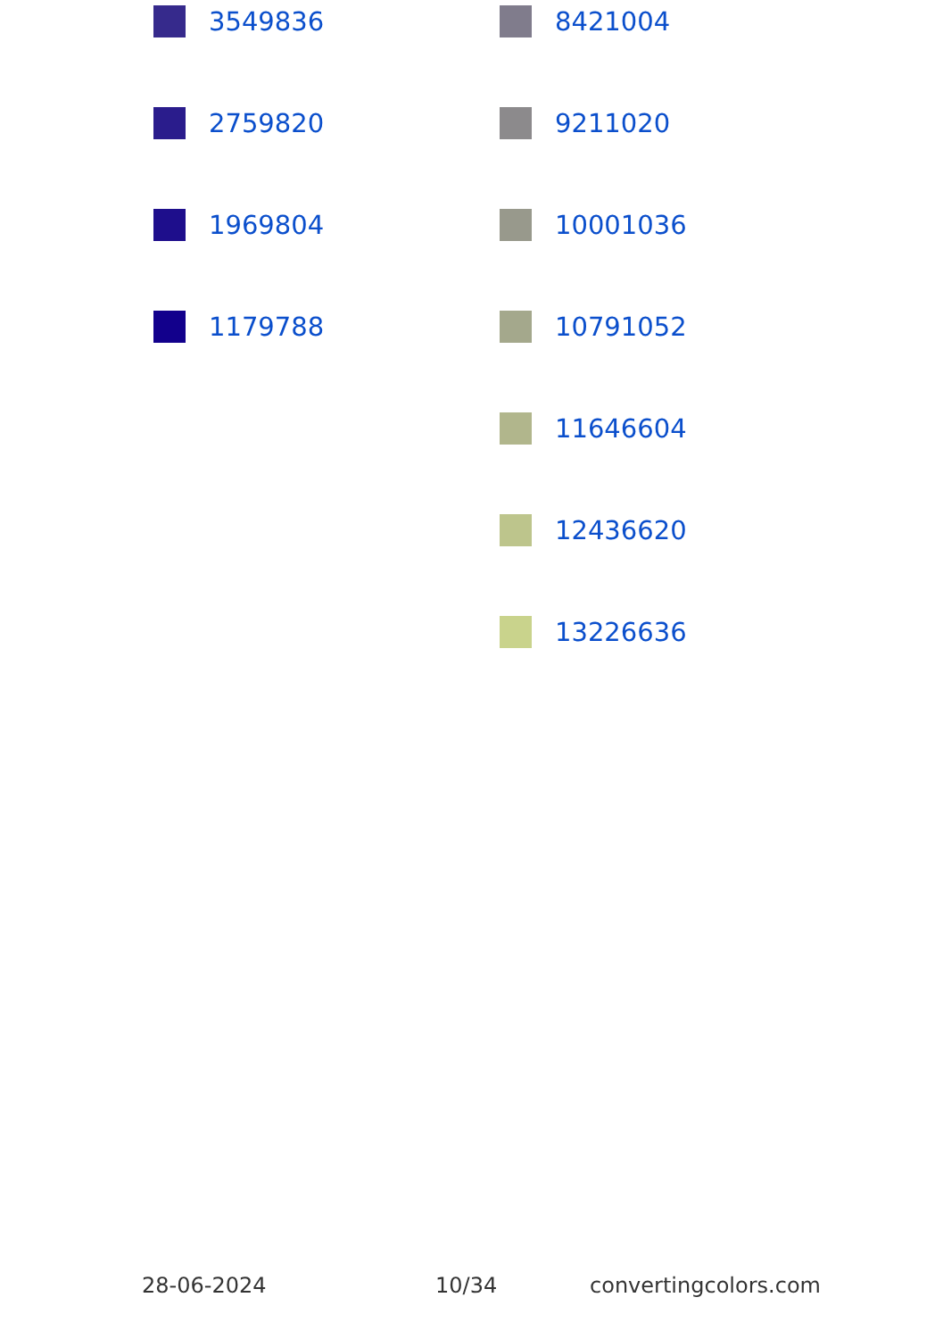3549836
2759820
1969804
1179788
8421004
9211020
10001036
10791052
11646604
12436620
13226636
28-06-2024 10/34 convertingcolors.com